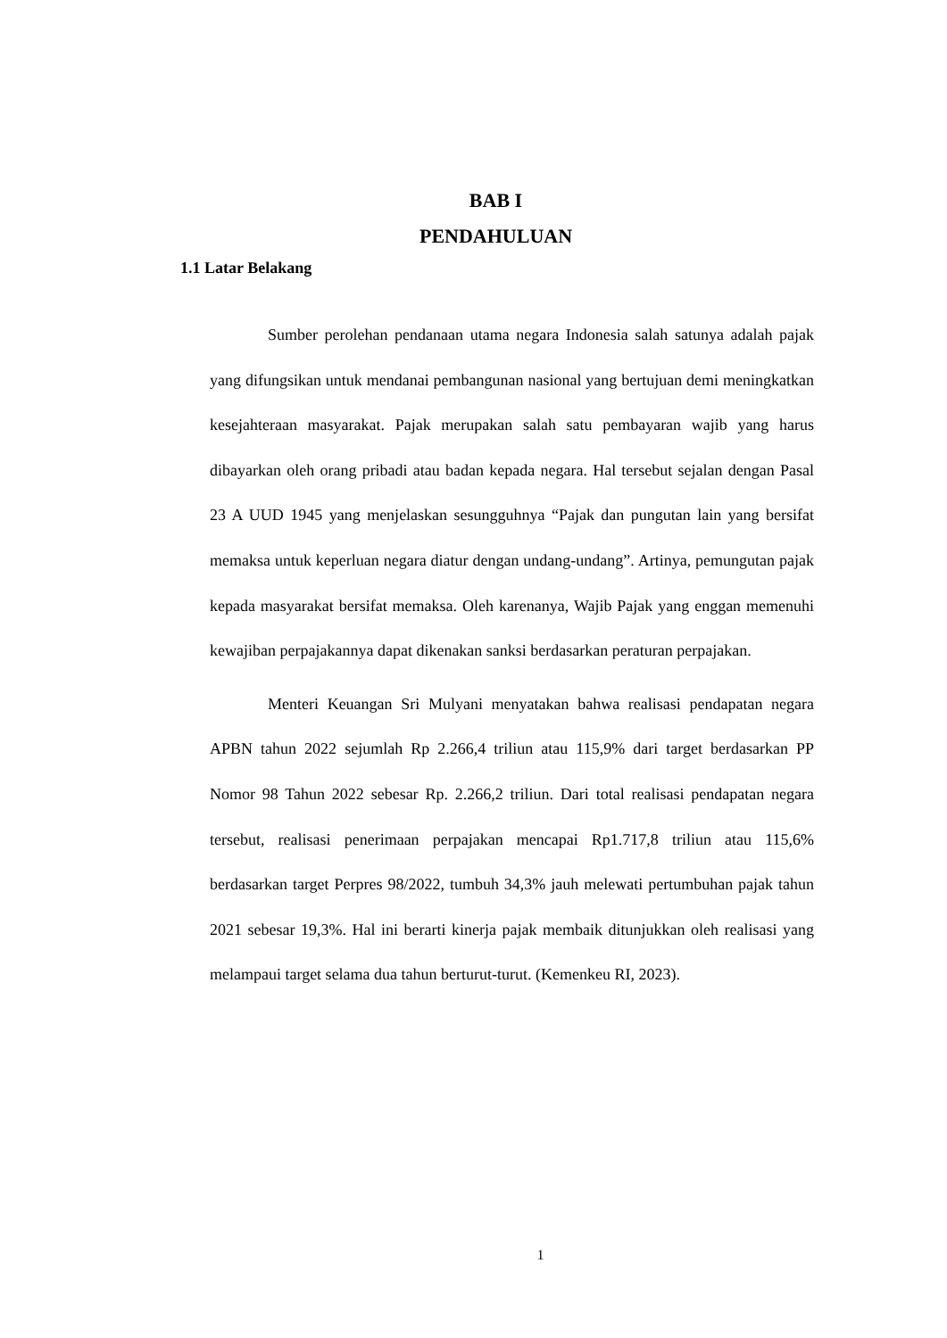BAB I
PENDAHULUAN
1.1 Latar Belakang
Sumber perolehan pendanaan utama negara Indonesia salah satunya adalah pajak yang difungsikan untuk mendanai pembangunan nasional yang bertujuan demi meningkatkan kesejahteraan masyarakat. Pajak merupakan salah satu pembayaran wajib yang harus dibayarkan oleh orang pribadi atau badan kepada negara. Hal tersebut sejalan dengan Pasal 23 A UUD 1945 yang menjelaskan sesungguhnya “Pajak dan pungutan lain yang bersifat memaksa untuk keperluan negara diatur dengan undang-undang”. Artinya, pemungutan pajak kepada masyarakat bersifat memaksa. Oleh karenanya, Wajib Pajak yang enggan memenuhi kewajiban perpajakannya dapat dikenakan sanksi berdasarkan peraturan perpajakan.
Menteri Keuangan Sri Mulyani menyatakan bahwa realisasi pendapatan negara APBN tahun 2022 sejumlah Rp 2.266,4 triliun atau 115,9% dari target berdasarkan PP Nomor 98 Tahun 2022 sebesar Rp. 2.266,2 triliun. Dari total realisasi pendapatan negara tersebut, realisasi penerimaan perpajakan mencapai Rp1.717,8 triliun atau 115,6% berdasarkan target Perpres 98/2022, tumbuh 34,3% jauh melewati pertumbuhan pajak tahun 2021 sebesar 19,3%. Hal ini berarti kinerja pajak membaik ditunjukkan oleh realisasi yang melampaui target selama dua tahun berturut-turut. (Kemenkeu RI, 2023).
1